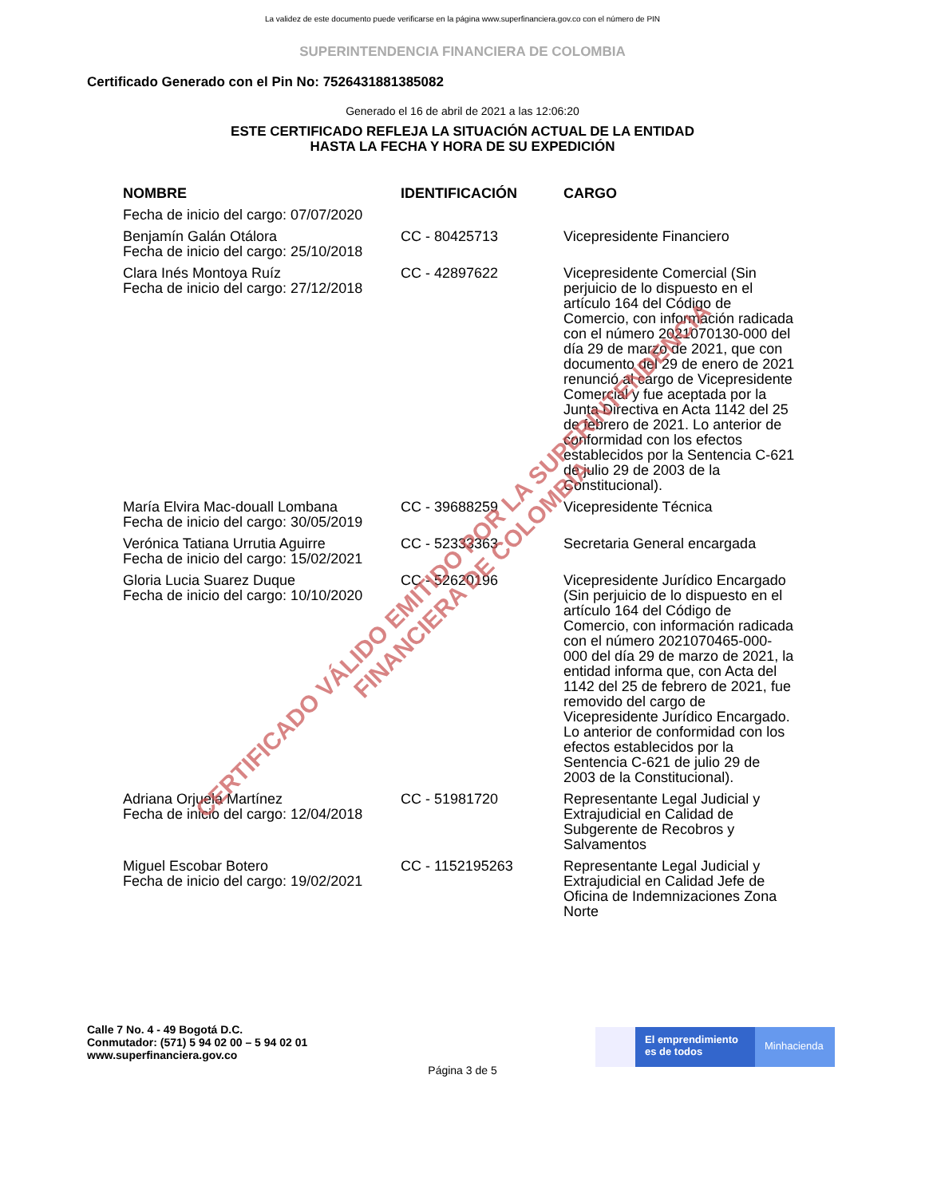La validez de este documento puede verificarse en la página www.superfinanciera.gov.co con el número de PIN
SUPERINTENDENCIA FINANCIERA DE COLOMBIA
Certificado Generado con el Pin No: 7526431881385082
Generado el 16 de abril de 2021 a las 12:06:20
ESTE CERTIFICADO REFLEJA LA SITUACIÓN ACTUAL DE LA ENTIDAD
HASTA LA FECHA Y HORA DE SU EXPEDICIÓN
| NOMBRE | IDENTIFICACIÓN | CARGO |
| --- | --- | --- |
| Fecha de inicio del cargo: 07/07/2020 | | |
| Benjamín Galán Otálora Fecha de inicio del cargo: 25/10/2018 | CC - 80425713 | Vicepresidente Financiero |
| Clara Inés Montoya Ruíz Fecha de inicio del cargo: 27/12/2018 | CC - 42897622 | Vicepresidente Comercial (Sin perjuicio de lo dispuesto en el artículo 164 del Código de Comercio, con información radicada con el número 2021070130-000 del día 29 de marzo de 2021, que con documento del 29 de enero de 2021 renunció al cargo de Vicepresidente Comercial y fue aceptada por la Junta Directiva en Acta 1142 del 25 de febrero de 2021. Lo anterior de conformidad con los efectos establecidos por la Sentencia C-621 de julio 29 de 2003 de la Constitucional). |
| María Elvira Mac-douall Lombana Fecha de inicio del cargo: 30/05/2019 | CC - 39688259 | Vicepresidente Técnica |
| Verónica Tatiana Urrutia Aguirre Fecha de inicio del cargo: 15/02/2021 | CC - 52333363 | Secretaria General encargada |
| Gloria Lucia Suarez Duque Fecha de inicio del cargo: 10/10/2020 | CC - 52620196 | Vicepresidente Jurídico Encargado (Sin perjuicio de lo dispuesto en el artículo 164 del Código de Comercio, con información radicada con el número 2021070465-000-000 del día 29 de marzo de 2021, la entidad informa que, con Acta del 1142 del 25 de febrero de 2021, fue removido del cargo de Vicepresidente Jurídico Encargado. Lo anterior de conformidad con los efectos establecidos por la Sentencia C-621 de julio 29 de 2003 de la Constitucional). |
| Adriana Orjuela Martínez Fecha de inicio del cargo: 12/04/2018 | CC - 51981720 | Representante Legal Judicial y Extrajudicial en Calidad de Subgerente de Recobros y Salvamentos |
| Miguel Escobar Botero Fecha de inicio del cargo: 19/02/2021 | CC - 1152195263 | Representante Legal Judicial y Extrajudicial en Calidad Jefe de Oficina de Indemnizaciones Zona Norte |
Calle 7 No. 4 - 49 Bogotá D.C.
Conmutador: (571) 5 94 02 00 – 5 94 02 01
www.superfinanciera.gov.co
El emprendimiento es de todos
Minhacienda
Página 3 de 5
CERTIFICADO VÁLIDO EMITIDO POR LA SUPERINTENDENCIA FINANCIERA DE COLOMBIA